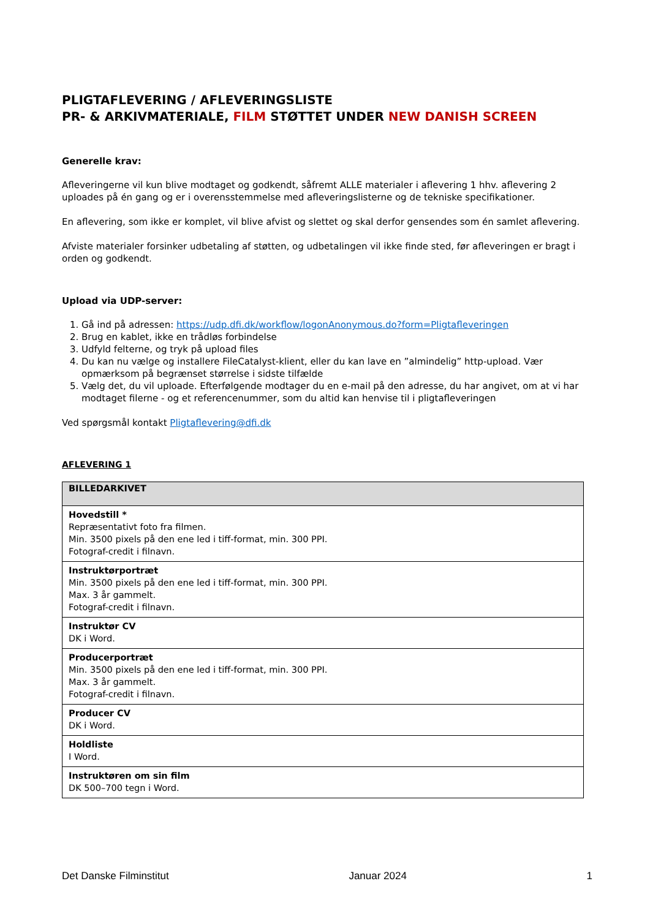PLIGTAFLEVERING / AFLEVERINGSLISTE
PR- & ARKIVMATERIALE, FILM STØTTET UNDER NEW DANISH SCREEN
Generelle krav:
Afleveringerne vil kun blive modtaget og godkendt, såfremt ALLE materialer i aflevering 1 hhv. aflevering 2 uploades på én gang og er i overensstemmelse med afleveringslisterne og de tekniske specifikationer.
En aflevering, som ikke er komplet, vil blive afvist og slettet og skal derfor gensendes som én samlet aflevering.
Afviste materialer forsinker udbetaling af støtten, og udbetalingen vil ikke finde sted, før afleveringen er bragt i orden og godkendt.
Upload via UDP-server:
1. Gå ind på adressen: https://udp.dfi.dk/workflow/logonAnonymous.do?form=Pligtafleveringen
2. Brug en kablet, ikke en trådløs forbindelse
3. Udfyld felterne, og tryk på upload files
4. Du kan nu vælge og installere FileCatalyst-klient, eller du kan lave en ”almindelig” http-upload. Vær opmærksom på begrænset størrelse i sidste tilfælde
5. Vælg det, du vil uploade. Efterfølgende modtager du en e-mail på den adresse, du har angivet, om at vi har modtaget filerne - og et referencenummer, som du altid kan henvise til i pligtafleveringen
Ved spørgsmål kontakt Pligtaflevering@dfi.dk
AFLEVERING 1
| BILLEDARKIVET |
| --- |
| Hovedstill * Repræsentativt foto fra filmen. Min. 3500 pixels på den ene led i tiff-format, min. 300 PPI. Fotograf-credit i filnavn. |
| Instruktørportræt Min. 3500 pixels på den ene led i tiff-format, min. 300 PPI. Max. 3 år gammelt. Fotograf-credit i filnavn. |
| Instruktør CV DK i Word. |
| Producerportræt Min. 3500 pixels på den ene led i tiff-format, min. 300 PPI. Max. 3 år gammelt. Fotograf-credit i filnavn. |
| Producer CV DK i Word. |
| Holdliste I Word. |
| Instruktøren om sin film DK 500–700 tegn i Word. |
Det Danske Filminstitut Januar 2024 1